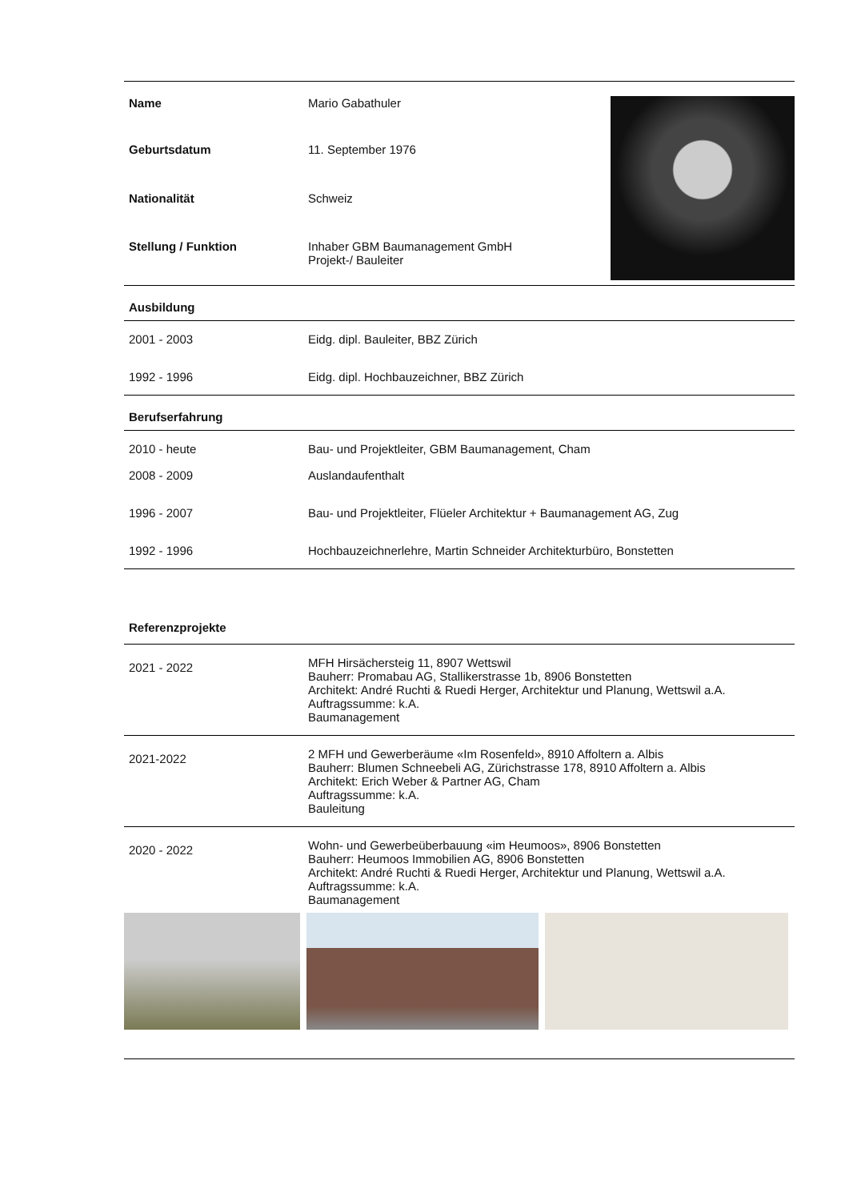| Name | Mario Gabathuler | |
| Geburtsdatum | 11. September 1976 | |
| Nationalität | Schweiz | |
| Stellung / Funktion | Inhaber GBM Baumanagement GmbH Projekt-/ Bauleiter | |
| Ausbildung | |
| 2001 - 2003 | Eidg. dipl. Bauleiter, BBZ Zürich |
| 1992 - 1996 | Eidg. dipl. Hochbauzeichner, BBZ Zürich |
| Berufserfahrung | |
| 2010 - heute | Bau- und Projektleiter, GBM Baumanagement, Cham |
| 2008 - 2009 | Auslandaufenthalt |
| 1996 - 2007 | Bau- und Projektleiter, Flüeler Architektur + Baumanagement AG, Zug |
| 1992 - 1996 | Hochbauzeichnerlehre, Martin Schneider Architekturbüro, Bonstetten |
| Referenzprojekte | |
| 2021 - 2022 | MFH Hirsächersteig 11, 8907 Wettswil Bauherr: Promabau AG, Stallikerstrasse 1b, 8906 Bonstetten Architekt: André Ruchti & Ruedi Herger, Architektur und Planung, Wettswil a.A. Auftragssumme: k.A. Baumanagement |
| 2021-2022 | 2 MFH und Gewerberäume «Im Rosenfeld», 8910 Affoltern a. Albis Bauherr: Blumen Schneebeli AG, Zürichstrasse 178, 8910 Affoltern a. Albis Architekt: Erich Weber & Partner AG, Cham Auftragssumme: k.A. Bauleitung |
| 2020 - 2022 | Wohn- und Gewerbeüberbauung «im Heumoos», 8906 Bonstetten Bauherr: Heumoos Immobilien AG, 8906 Bonstetten Architekt: André Ruchti & Ruedi Herger, Architektur und Planung, Wettswil a.A. Auftragssumme: k.A. Baumanagement |